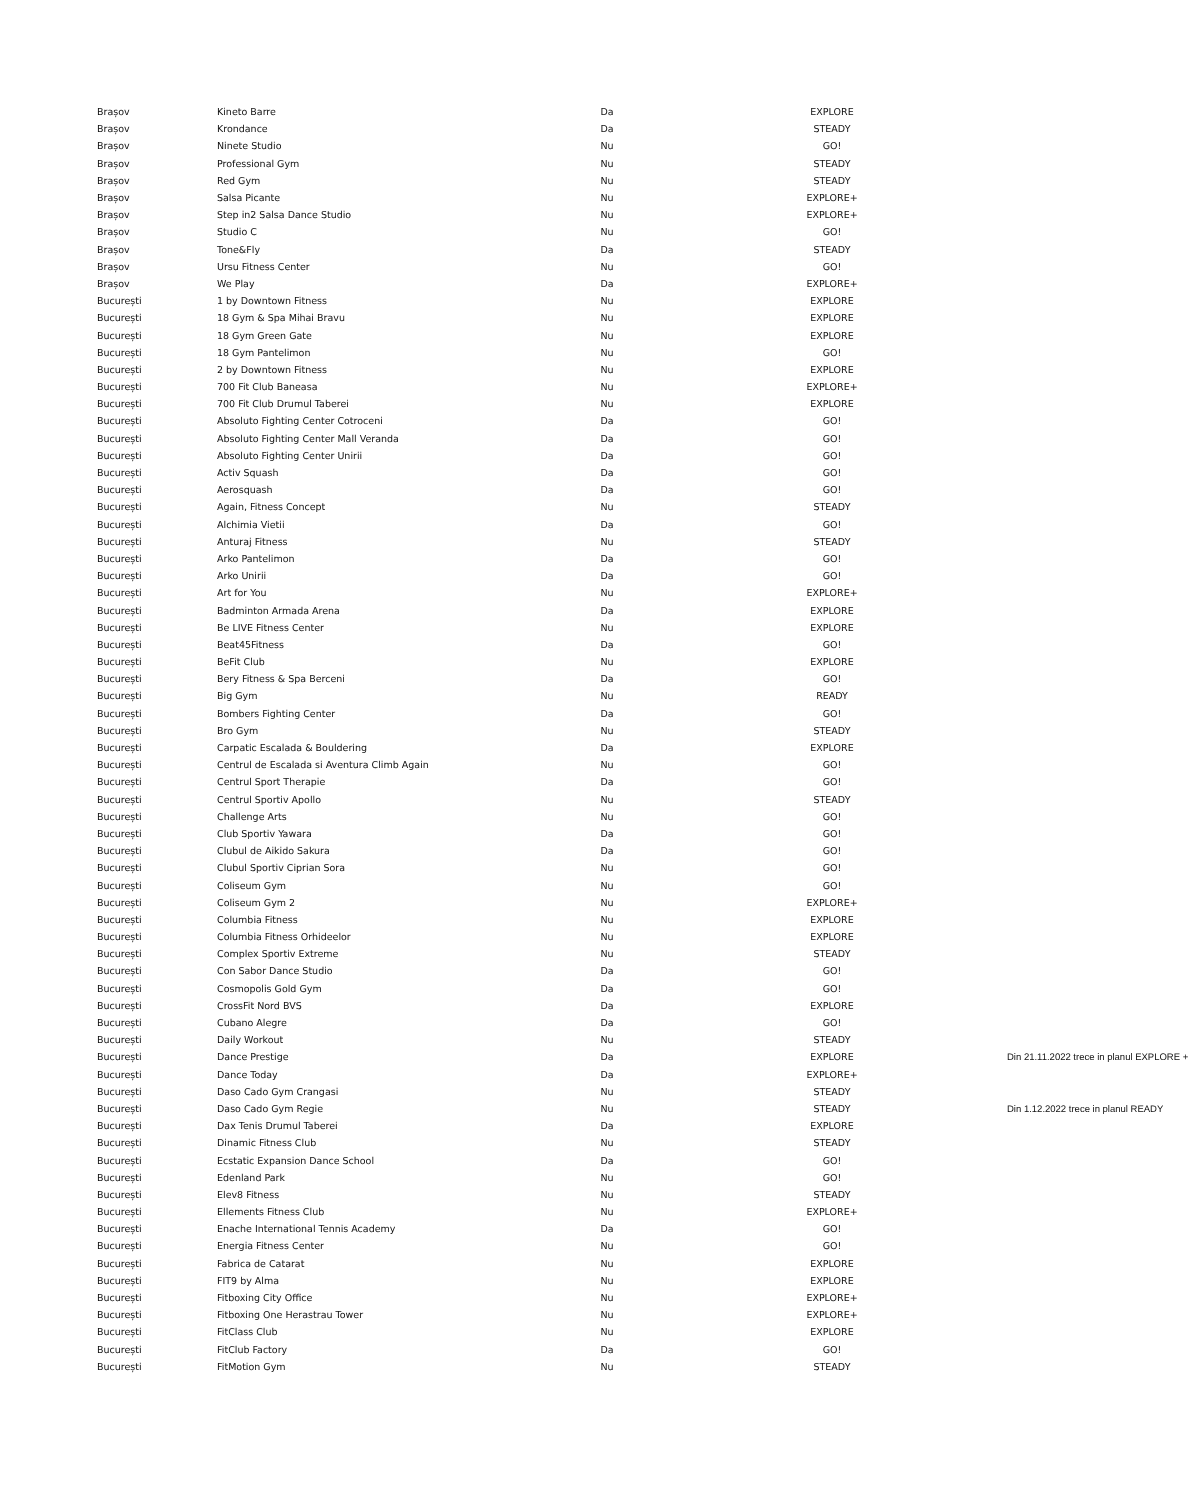| Brașov | Kineto Barre | Da | EXPLORE | |
| Brașov | Krondance | Da | STEADY | |
| Brașov | Ninete Studio | Nu | GO! | |
| Brașov | Professional Gym | Nu | STEADY | |
| Brașov | Red Gym | Nu | STEADY | |
| Brașov | Salsa Picante | Nu | EXPLORE+ | |
| Brașov | Step in2 Salsa Dance Studio | Nu | EXPLORE+ | |
| Brașov | Studio C | Nu | GO! | |
| Brașov | Tone&Fly | Da | STEADY | |
| Brașov | Ursu Fitness Center | Nu | GO! | |
| Brașov | We Play | Da | EXPLORE+ | |
| București | 1 by Downtown Fitness | Nu | EXPLORE | |
| București | 18 Gym & Spa Mihai Bravu | Nu | EXPLORE | |
| București | 18 Gym Green Gate | Nu | EXPLORE | |
| București | 18 Gym Pantelimon | Nu | GO! | |
| București | 2 by Downtown Fitness | Nu | EXPLORE | |
| București | 700 Fit Club Baneasa | Nu | EXPLORE+ | |
| București | 700 Fit Club Drumul Taberei | Nu | EXPLORE | |
| București | Absoluto Fighting Center Cotroceni | Da | GO! | |
| București | Absoluto Fighting Center Mall Veranda | Da | GO! | |
| București | Absoluto Fighting Center Unirii | Da | GO! | |
| București | Activ Squash | Da | GO! | |
| București | Aerosquash | Da | GO! | |
| București | Again, Fitness Concept | Nu | STEADY | |
| București | Alchimia Vietii | Da | GO! | |
| București | Anturaj Fitness | Nu | STEADY | |
| București | Arko Pantelimon | Da | GO! | |
| București | Arko Unirii | Da | GO! | |
| București | Art for You | Nu | EXPLORE+ | |
| București | Badminton Armada Arena | Da | EXPLORE | |
| București | Be LIVE Fitness Center | Nu | EXPLORE | |
| București | Beat45Fitness | Da | GO! | |
| București | BeFit Club | Nu | EXPLORE | |
| București | Bery Fitness & Spa Berceni | Da | GO! | |
| București | Big Gym | Nu | READY | |
| București | Bombers Fighting Center | Da | GO! | |
| București | Bro Gym | Nu | STEADY | |
| București | Carpatic Escalada & Bouldering | Da | EXPLORE | |
| București | Centrul de Escalada si Aventura Climb Again | Nu | GO! | |
| București | Centrul Sport Therapie | Da | GO! | |
| București | Centrul Sportiv Apollo | Nu | STEADY | |
| București | Challenge Arts | Nu | GO! | |
| București | Club Sportiv Yawara | Da | GO! | |
| București | Clubul de Aikido Sakura | Da | GO! | |
| București | Clubul Sportiv Ciprian Sora | Nu | GO! | |
| București | Coliseum Gym | Nu | GO! | |
| București | Coliseum Gym 2 | Nu | EXPLORE+ | |
| București | Columbia Fitness | Nu | EXPLORE | |
| București | Columbia Fitness Orhideelor | Nu | EXPLORE | |
| București | Complex Sportiv Extreme | Nu | STEADY | |
| București | Con Sabor Dance Studio | Da | GO! | |
| București | Cosmopolis Gold Gym | Da | GO! | |
| București | CrossFit Nord BVS | Da | EXPLORE | |
| București | Cubano Alegre | Da | GO! | |
| București | Daily Workout | Nu | STEADY | |
| București | Dance Prestige | Da | EXPLORE | Din 21.11.2022 trece in planul EXPLORE + |
| București | Dance Today | Da | EXPLORE+ | |
| București | Daso Cado Gym Crangasi | Nu | STEADY | |
| București | Daso Cado Gym Regie | Nu | STEADY | Din 1.12.2022 trece in planul READY |
| București | Dax Tenis Drumul Taberei | Da | EXPLORE | |
| București | Dinamic Fitness Club | Nu | STEADY | |
| București | Ecstatic Expansion Dance School | Da | GO! | |
| București | Edenland Park | Nu | GO! | |
| București | Elev8 Fitness | Nu | STEADY | |
| București | Ellements Fitness Club | Nu | EXPLORE+ | |
| București | Enache International Tennis Academy | Da | GO! | |
| București | Energia Fitness Center | Nu | GO! | |
| București | Fabrica de Catarat | Nu | EXPLORE | |
| București | FIT9 by Alma | Nu | EXPLORE | |
| București | Fitboxing City Office | Nu | EXPLORE+ | |
| București | Fitboxing One Herastrau Tower | Nu | EXPLORE+ | |
| București | FitClass Club | Nu | EXPLORE | |
| București | FitClub Factory | Da | GO! | |
| București | FitMotion Gym | Nu | STEADY | |